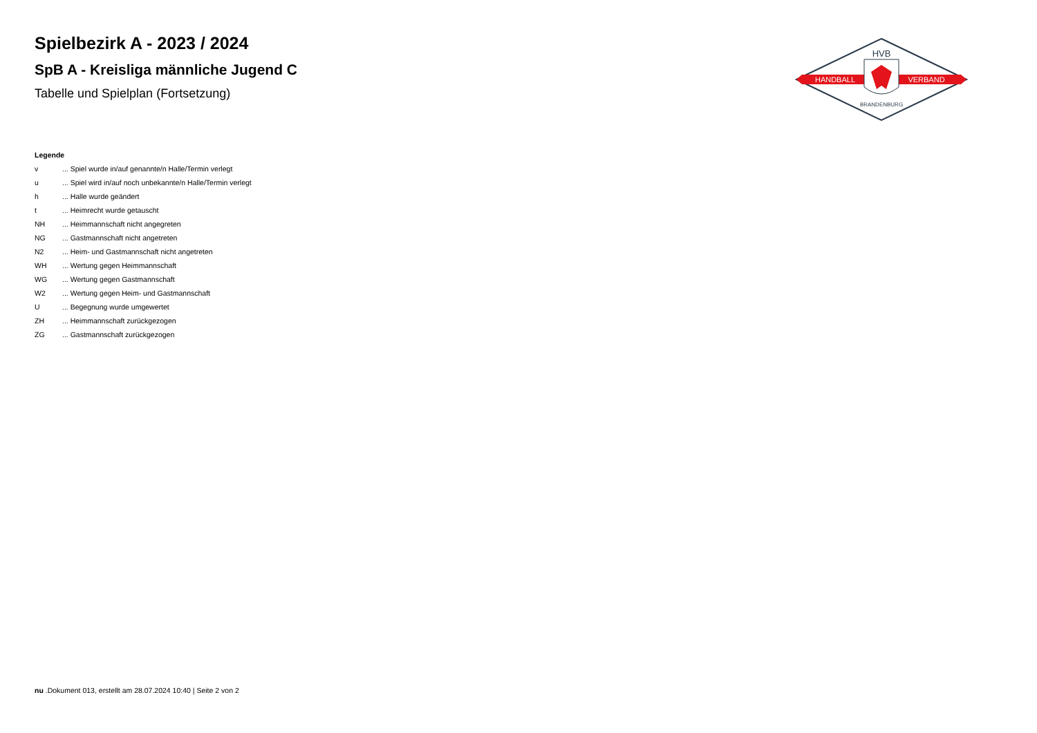Spielbezirk A - 2023 / 2024
SpB A - Kreisliga männliche Jugend C
Tabelle und Spielplan (Fortsetzung)
HANDBALL
VERBAND
HVB
BRANDENBURG
Legende
v... Spiel wurde in/auf genannte/n Halle/Termin verlegt
u... Spiel wird in/auf noch unbekannte/n Halle/Termin verlegt
h... Halle wurde geändert
t... Heimrecht wurde getauscht
NH... Heimmannschaft nicht angegreten
NG... Gastmannschaft nicht angetreten
N2... Heim- und Gastmannschaft nicht angetreten
WH... Wertung gegen Heimmannschaft
WG... Wertung gegen Gastmannschaft
W2... Wertung gegen Heim- und Gastmannschaft
U... Begegnung wurde umgewertet
ZH... Heimmannschaft zurückgezogen
ZG... Gastmannschaft zurückgezogen
nu .Dokument 013, erstellt am 28.07.2024 10:40 | Seite 2 von 2